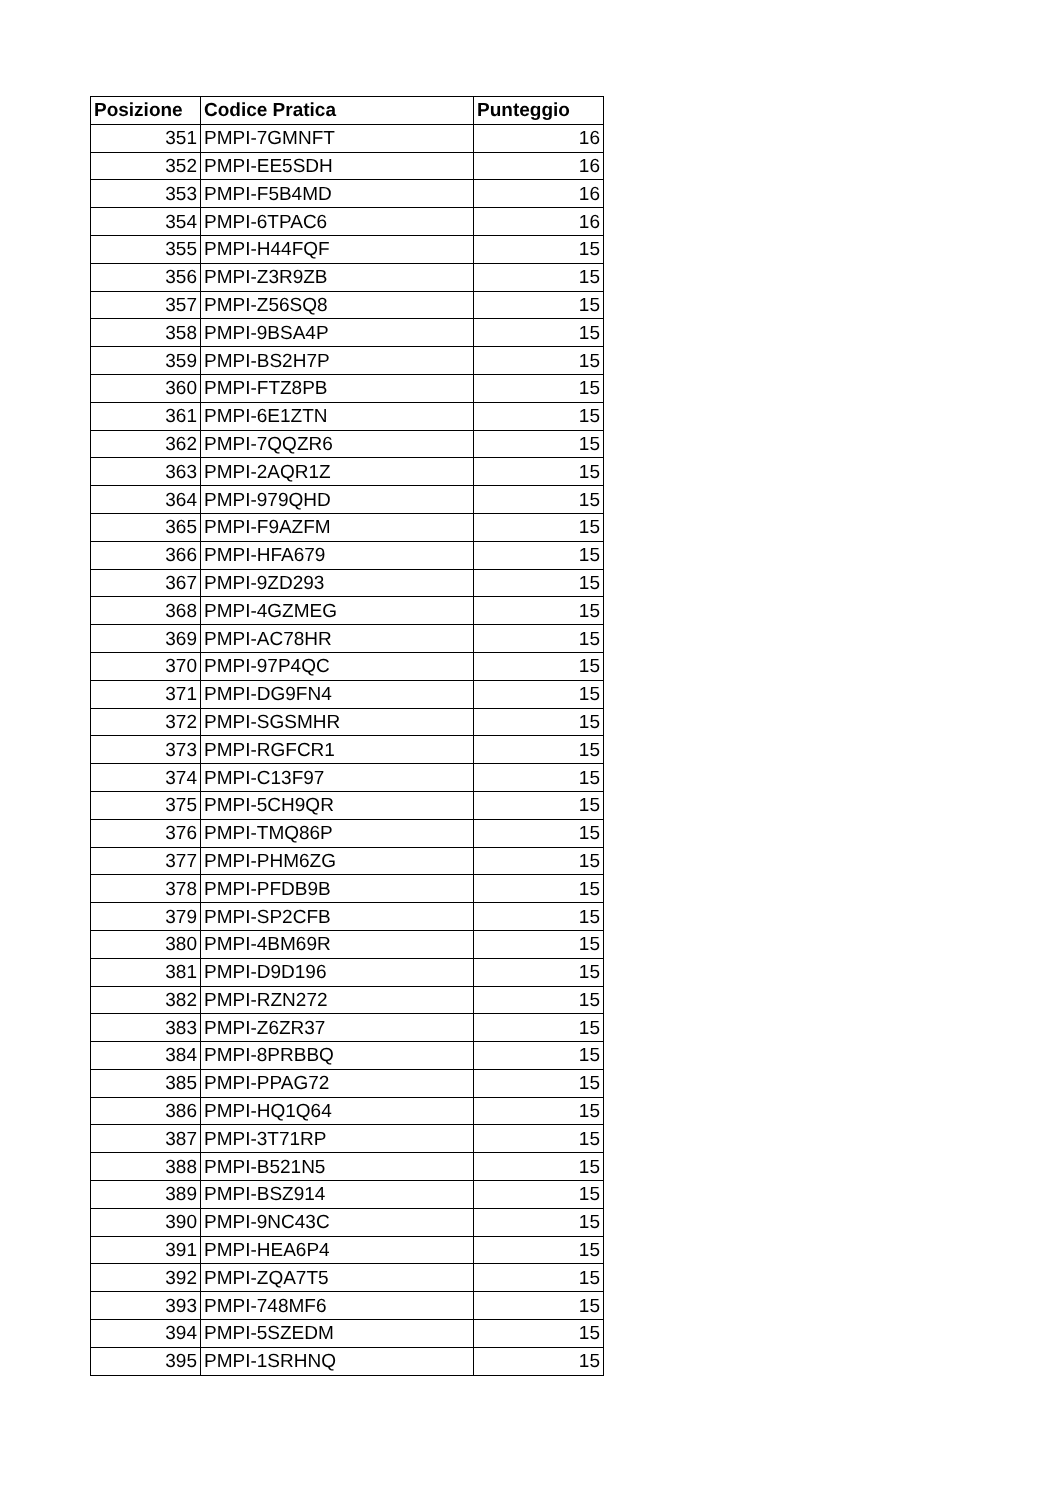| Posizione | Codice Pratica | Punteggio |
| --- | --- | --- |
| 351 | PMPI-7GMNFT | 16 |
| 352 | PMPI-EE5SDH | 16 |
| 353 | PMPI-F5B4MD | 16 |
| 354 | PMPI-6TPAC6 | 16 |
| 355 | PMPI-H44FQF | 15 |
| 356 | PMPI-Z3R9ZB | 15 |
| 357 | PMPI-Z56SQ8 | 15 |
| 358 | PMPI-9BSA4P | 15 |
| 359 | PMPI-BS2H7P | 15 |
| 360 | PMPI-FTZ8PB | 15 |
| 361 | PMPI-6E1ZTN | 15 |
| 362 | PMPI-7QQZR6 | 15 |
| 363 | PMPI-2AQR1Z | 15 |
| 364 | PMPI-979QHD | 15 |
| 365 | PMPI-F9AZFM | 15 |
| 366 | PMPI-HFA679 | 15 |
| 367 | PMPI-9ZD293 | 15 |
| 368 | PMPI-4GZMEG | 15 |
| 369 | PMPI-AC78HR | 15 |
| 370 | PMPI-97P4QC | 15 |
| 371 | PMPI-DG9FN4 | 15 |
| 372 | PMPI-SGSMHR | 15 |
| 373 | PMPI-RGFCR1 | 15 |
| 374 | PMPI-C13F97 | 15 |
| 375 | PMPI-5CH9QR | 15 |
| 376 | PMPI-TMQ86P | 15 |
| 377 | PMPI-PHM6ZG | 15 |
| 378 | PMPI-PFDB9B | 15 |
| 379 | PMPI-SP2CFB | 15 |
| 380 | PMPI-4BM69R | 15 |
| 381 | PMPI-D9D196 | 15 |
| 382 | PMPI-RZN272 | 15 |
| 383 | PMPI-Z6ZR37 | 15 |
| 384 | PMPI-8PRBBQ | 15 |
| 385 | PMPI-PPAG72 | 15 |
| 386 | PMPI-HQ1Q64 | 15 |
| 387 | PMPI-3T71RP | 15 |
| 388 | PMPI-B521N5 | 15 |
| 389 | PMPI-BSZ914 | 15 |
| 390 | PMPI-9NC43C | 15 |
| 391 | PMPI-HEA6P4 | 15 |
| 392 | PMPI-ZQA7T5 | 15 |
| 393 | PMPI-748MF6 | 15 |
| 394 | PMPI-5SZEDM | 15 |
| 395 | PMPI-1SRHNQ | 15 |